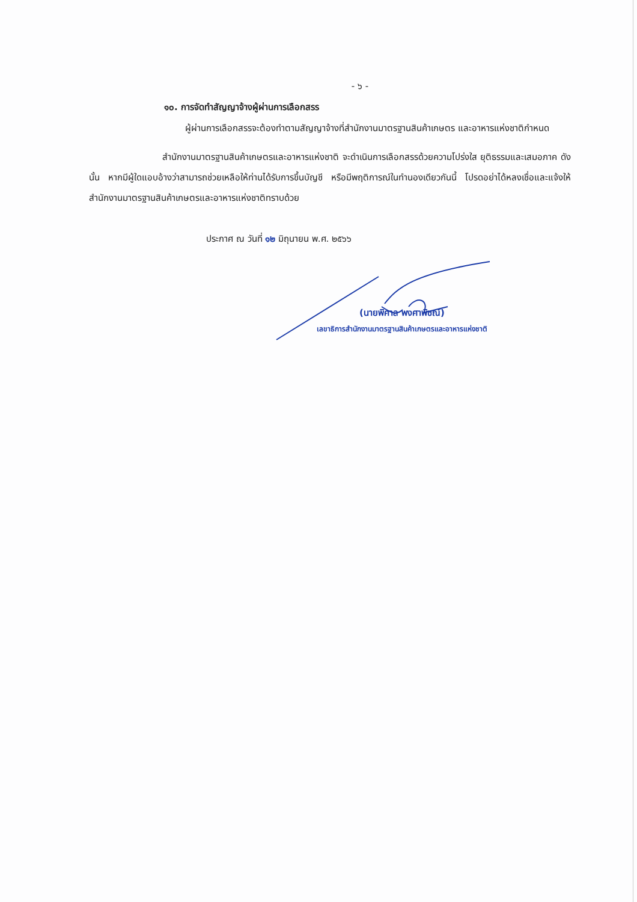- ๖ -
๑๐. การจัดทำสัญญาจ้างผู้ผ่านการเลือกสรร
ผู้ผ่านการเลือกสรรจะต้องทำตามสัญญาจ้างที่สำนักงานมาตรฐานสินค้าเกษตร และอาหารแห่งชาติกำหนด
สำนักงานมาตรฐานสินค้าเกษตรและอาหารแห่งชาติ จะดำเนินการเลือกสรรด้วยความโปร่งใส ยุติธรรมและเสมอภาค ดังนั้น หากมีผู้ใดแอบอ้างว่าสามารถช่วยเหลือให้ท่านได้รับการขึ้นบัญชี หรือมีพฤติการณ์ในทำนองเดียวกันนี้ โปรดอย่าได้หลงเชื่อและแจ้งให้สำนักงานมาตรฐานสินค้าเกษตรและอาหารแห่งชาติทราบด้วย
ประกาศ ณ วันที่ ๑๒ มิถุนายน พ.ศ. ๒๕๖๖
(นายพิศาล พงศาพิชณ์)
เลขาธิการสำนักงานมาตรฐานสินค้าเกษตรและอาหารแห่งชาติ